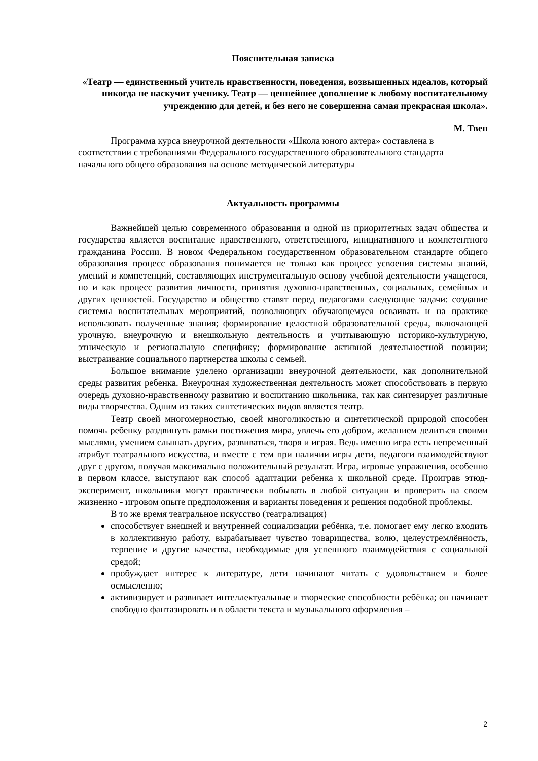Пояснительная записка
«Театр — единственный учитель нравственности, поведения, возвышенных идеалов, который никогда не наскучит ученику. Театр — ценнейшее дополнение к любому воспитательному учреждению для детей, и без него не совершенна самая прекрасная школа».
М. Твен
Программа курса внеурочной деятельности «Школа юного актера» составлена в соответствии с требованиями Федерального государственного образовательного стандарта начального общего образования на основе методической литературы
Актуальность программы
Важнейшей целью современного образования и одной из приоритетных задач общества и государства является воспитание нравственного, ответственного, инициативного и компетентного гражданина России. В новом Федеральном государственном образовательном стандарте общего образования процесс образования понимается не только как процесс усвоения системы знаний, умений и компетенций, составляющих инструментальную основу учебной деятельности учащегося, но и как процесс развития личности, принятия духовно-нравственных, социальных, семейных и других ценностей. Государство и общество ставят перед педагогами следующие задачи: создание системы воспитательных мероприятий, позволяющих обучающемуся осваивать и на практике использовать полученные знания; формирование целостной образовательной среды, включающей урочную, внеурочную и внешкольную деятельность и учитывающую историко-культурную, этническую и региональную специфику; формирование активной деятельностной позиции; выстраивание социального партнерства школы с семьей.
Большое внимание уделено организации внеурочной деятельности, как дополнительной среды развития ребенка. Внеурочная художественная деятельность может способствовать в первую очередь духовно-нравственному развитию и воспитанию школьника, так как синтезирует различные виды творчества. Одним из таких синтетических видов является театр.
Театр своей многомерностью, своей многоликостью и синтетической природой способен помочь ребенку раздвинуть рамки постижения мира, увлечь его добром, желанием делиться своими мыслями, умением слышать других, развиваться, творя и играя. Ведь именно игра есть непременный атрибут театрального искусства, и вместе с тем при наличии игры дети, педагоги взаимодействуют друг с другом, получая максимально положительный результат. Игра, игровые упражнения, особенно в первом классе, выступают как способ адаптации ребенка к школьной среде. Проиграв этюд-эксперимент, школьники могут практически побывать в любой ситуации и проверить на своем жизненно - игровом опыте предположения и варианты поведения и решения подобной проблемы.
В то же время театральное искусство (театрализация)
способствует внешней и внутренней социализации ребёнка, т.е. помогает ему легко входить в коллективную работу, вырабатывает чувство товарищества, волю, целеустремлённость, терпение и другие качества, необходимые для успешного взаимодействия с социальной средой;
пробуждает интерес к литературе, дети начинают читать с удовольствием и более осмысленно;
активизирует и развивает интеллектуальные и творческие способности ребёнка; он начинает свободно фантазировать и в области текста и музыкального оформления –
2